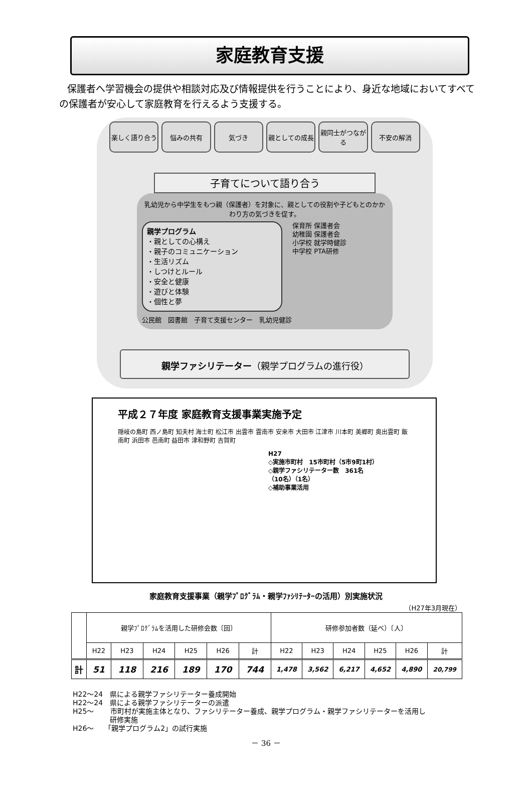家庭教育支援
保護者へ学習機会の提供や相談対応及び情報提供を行うことにより、身近な地域においてすべての保護者が安心して家庭教育を行えるよう支援する。
楽しく語り合う 悩みの共有 気づき 親としての成長 親同士がつながる 不安の解消
子育てについて語り合う
乳幼児から中学生をもつ親（保護者）を対象に、親としての役割や子どもとのかかわり方の気づきを促す。
親学プログラム
・親としての心構え
・親子のコミュニケーション
・生活リズム
・しつけとルール
・安全と健康
・遊びと体験
・個性と夢
保育所 保護者会
幼稚園 保護者会
小学校 就学時健診
中学校 PTA研修
公民館　図書館　子育て支援センター　乳幼児健診
親学ファシリテーター（親学プログラムの進行役）
平成２７年度 家庭教育支援事業実施予定
隠岐の島町 西ノ島町 知夫村 海士町 松江市 出雲市 雲南市 安来市 大田市 江津市 川本町 美郷町 奥出雲町 飯南町 浜田市 邑南町 益田市 津和野町 吉賀町
H27
◇実施市町村　15市町村（5市9町1村）
◇親学ファシリテーター数　361名
（10名）（1名）
◇補助事業活用
家庭教育支援事業（親学ﾌﾟﾛｸﾞﾗﾑ・親学ﾌｧｼﾘﾃｰﾀｰの活用）別実施状況
（H27年3月現在）
| | 親学ﾌﾟﾛｸﾞﾗﾑを活用した研修会数〔回〕 | | | | | | 研修参加者数（延べ）〔人〕 | | | | | |
| --- | --- | --- | --- | --- | --- | --- | --- | --- | --- | --- | --- | --- |
| | H22 | H23 | H24 | H25 | H26 | 計 | H22 | H23 | H24 | H25 | H26 | 計 |
| 計 | 51 | 118 | 216 | 189 | 170 | 744 | 1,478 | 3,562 | 6,217 | 4,652 | 4,890 | 20,799 |
H22～24　県による親学ファシリテーター養成開始
H22～24　県による親学ファシリテーターの派遣
H25～　　 市町村が実施主体となり、ファシリテーター養成、親学プログラム・親学ファシリテーターを活用し
　　　　　 研修実施
H26～　　「親学プログラム2」の試行実施
－ 36 －